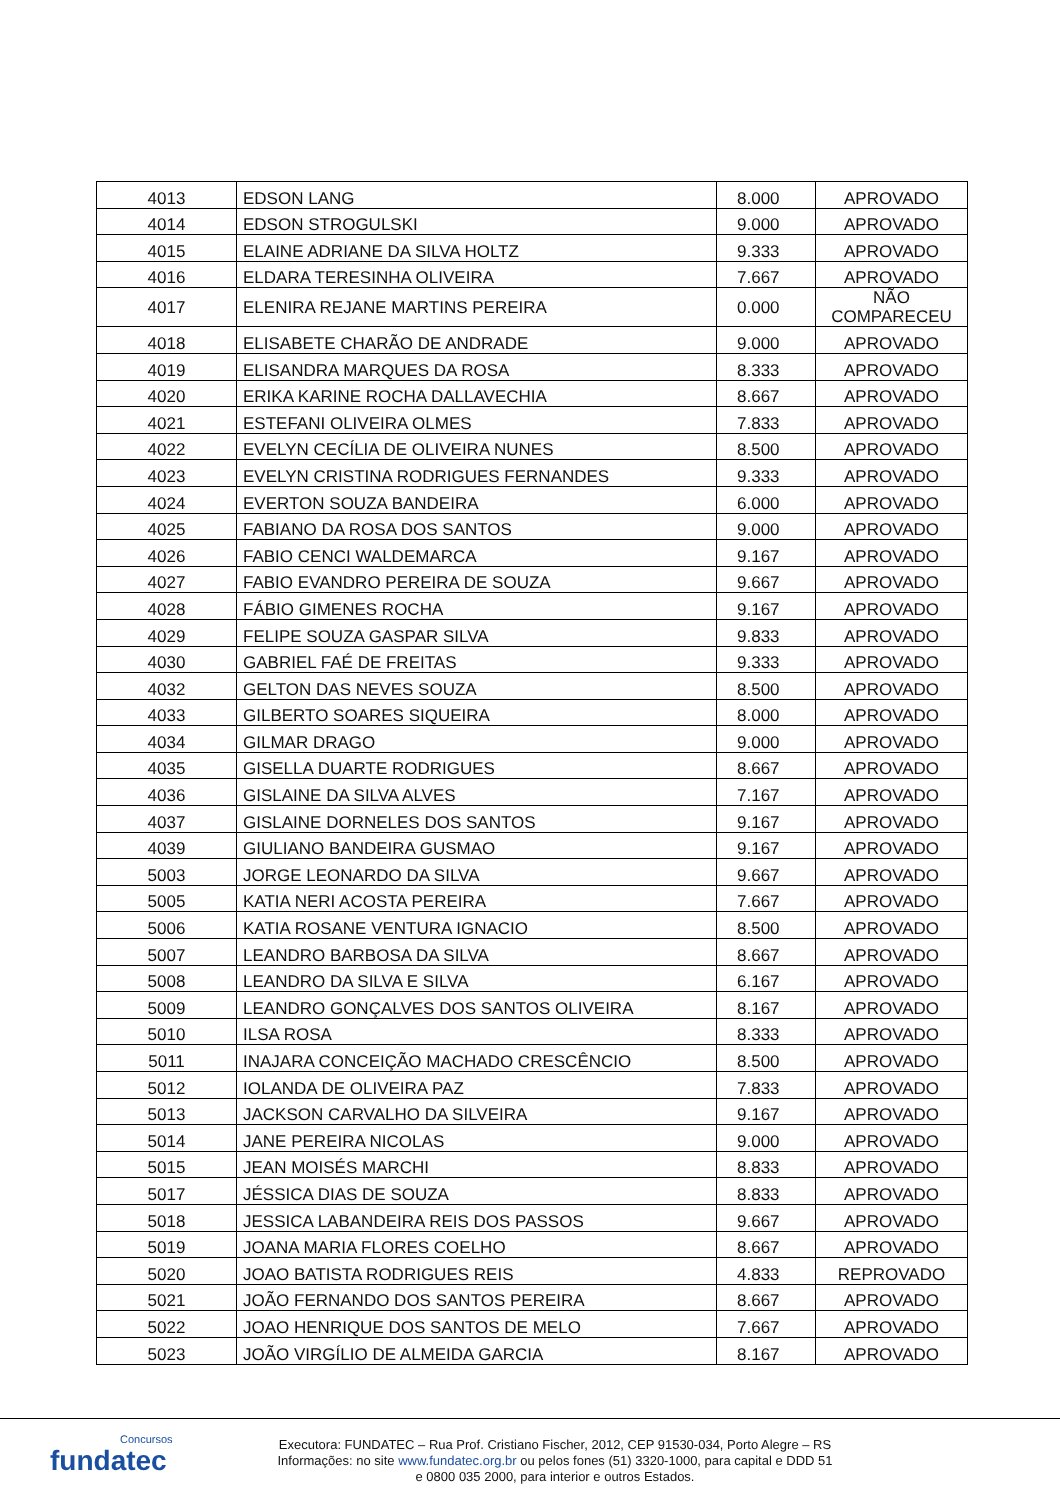| 4013 | EDSON LANG | 8.000 | APROVADO |
| 4014 | EDSON STROGULSKI | 9.000 | APROVADO |
| 4015 | ELAINE ADRIANE DA SILVA HOLTZ | 9.333 | APROVADO |
| 4016 | ELDARA TERESINHA OLIVEIRA | 7.667 | APROVADO |
| 4017 | ELENIRA REJANE MARTINS PEREIRA | 0.000 | NÃO COMPARECEU |
| 4018 | ELISABETE CHARÃO DE ANDRADE | 9.000 | APROVADO |
| 4019 | ELISANDRA MARQUES DA ROSA | 8.333 | APROVADO |
| 4020 | ERIKA KARINE ROCHA DALLAVECHIA | 8.667 | APROVADO |
| 4021 | ESTEFANI OLIVEIRA OLMES | 7.833 | APROVADO |
| 4022 | EVELYN CECÍLIA DE OLIVEIRA NUNES | 8.500 | APROVADO |
| 4023 | EVELYN CRISTINA RODRIGUES FERNANDES | 9.333 | APROVADO |
| 4024 | EVERTON SOUZA BANDEIRA | 6.000 | APROVADO |
| 4025 | FABIANO DA ROSA DOS SANTOS | 9.000 | APROVADO |
| 4026 | FABIO CENCI WALDEMARCA | 9.167 | APROVADO |
| 4027 | FABIO EVANDRO PEREIRA DE SOUZA | 9.667 | APROVADO |
| 4028 | FÁBIO GIMENES ROCHA | 9.167 | APROVADO |
| 4029 | FELIPE SOUZA GASPAR SILVA | 9.833 | APROVADO |
| 4030 | GABRIEL FAÉ DE FREITAS | 9.333 | APROVADO |
| 4032 | GELTON DAS NEVES SOUZA | 8.500 | APROVADO |
| 4033 | GILBERTO SOARES SIQUEIRA | 8.000 | APROVADO |
| 4034 | GILMAR DRAGO | 9.000 | APROVADO |
| 4035 | GISELLA DUARTE RODRIGUES | 8.667 | APROVADO |
| 4036 | GISLAINE DA SILVA ALVES | 7.167 | APROVADO |
| 4037 | GISLAINE DORNELES DOS SANTOS | 9.167 | APROVADO |
| 4039 | GIULIANO BANDEIRA GUSMAO | 9.167 | APROVADO |
| 5003 | JORGE LEONARDO DA SILVA | 9.667 | APROVADO |
| 5005 | KATIA NERI ACOSTA PEREIRA | 7.667 | APROVADO |
| 5006 | KATIA ROSANE VENTURA IGNACIO | 8.500 | APROVADO |
| 5007 | LEANDRO BARBOSA DA SILVA | 8.667 | APROVADO |
| 5008 | LEANDRO DA SILVA E SILVA | 6.167 | APROVADO |
| 5009 | LEANDRO GONÇALVES DOS SANTOS OLIVEIRA | 8.167 | APROVADO |
| 5010 | ILSA ROSA | 8.333 | APROVADO |
| 5011 | INAJARA CONCEIÇÃO MACHADO CRESCÊNCIO | 8.500 | APROVADO |
| 5012 | IOLANDA DE OLIVEIRA PAZ | 7.833 | APROVADO |
| 5013 | JACKSON CARVALHO DA SILVEIRA | 9.167 | APROVADO |
| 5014 | JANE PEREIRA NICOLAS | 9.000 | APROVADO |
| 5015 | JEAN MOISÉS MARCHI | 8.833 | APROVADO |
| 5017 | JÉSSICA DIAS DE SOUZA | 8.833 | APROVADO |
| 5018 | JESSICA LABANDEIRA REIS DOS PASSOS | 9.667 | APROVADO |
| 5019 | JOANA MARIA FLORES COELHO | 8.667 | APROVADO |
| 5020 | JOAO BATISTA RODRIGUES REIS | 4.833 | REPROVADO |
| 5021 | JOÃO FERNANDO DOS SANTOS PEREIRA | 8.667 | APROVADO |
| 5022 | JOAO HENRIQUE DOS SANTOS DE MELO | 7.667 | APROVADO |
| 5023 | JOÃO VIRGÍLIO DE ALMEIDA GARCIA | 8.167 | APROVADO |
Concursos
fundatec
Executora: FUNDATEC – Rua Prof. Cristiano Fischer, 2012, CEP 91530-034, Porto Alegre – RS
Informações: no site www.fundatec.org.br ou pelos fones (51) 3320-1000, para capital e DDD 51
e 0800 035 2000, para interior e outros Estados.